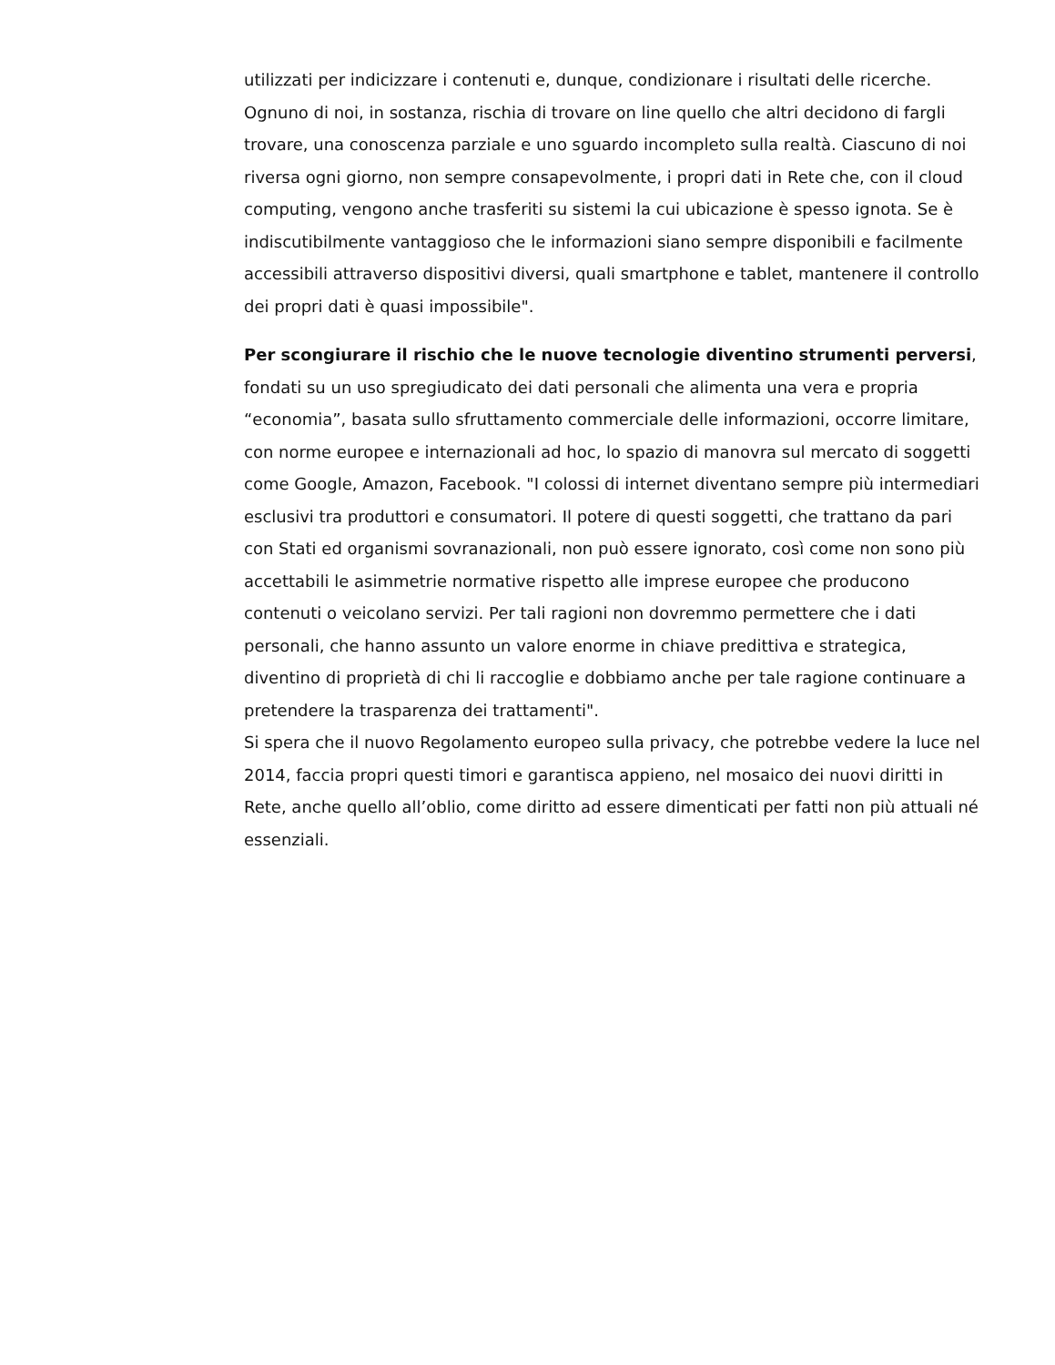utilizzati per indicizzare i contenuti e, dunque, condizionare i risultati delle ricerche. Ognuno di noi, in sostanza, rischia di trovare on line quello che altri decidono di fargli trovare, una conoscenza parziale e uno sguardo incompleto sulla realtà. Ciascuno di noi riversa ogni giorno, non sempre consapevolmente, i propri dati in Rete che, con il cloud computing, vengono anche trasferiti su sistemi la cui ubicazione è spesso ignota. Se è indiscutibilmente vantaggioso che le informazioni siano sempre disponibili e facilmente accessibili attraverso dispositivi diversi, quali smartphone e tablet, mantenere il controllo dei propri dati è quasi impossibile".
Per scongiurare il rischio che le nuove tecnologie diventino strumenti perversi, fondati su un uso spregiudicato dei dati personali che alimenta una vera e propria “economia”, basata sullo sfruttamento commerciale delle informazioni, occorre limitare, con norme europee e internazionali ad hoc, lo spazio di manovra sul mercato di soggetti come Google, Amazon, Facebook. "I colossi di internet diventano sempre più intermediari esclusivi tra produttori e consumatori. Il potere di questi soggetti, che trattano da pari con Stati ed organismi sovranazionali, non può essere ignorato, così come non sono più accettabili le asimmetrie normative rispetto alle imprese europee che producono contenuti o veicolano servizi. Per tali ragioni non dovremmo permettere che i dati personali, che hanno assunto un valore enorme in chiave predittiva e strategica, diventino di proprietà di chi li raccoglie e dobbiamo anche per tale ragione continuare a pretendere la trasparenza dei trattamenti".
Si spera che il nuovo Regolamento europeo sulla privacy, che potrebbe vedere la luce nel 2014, faccia propri questi timori e garantisca appieno, nel mosaico dei nuovi diritti in Rete, anche quello all’oblio, come diritto ad essere dimenticati per fatti non più attuali né essenziali.